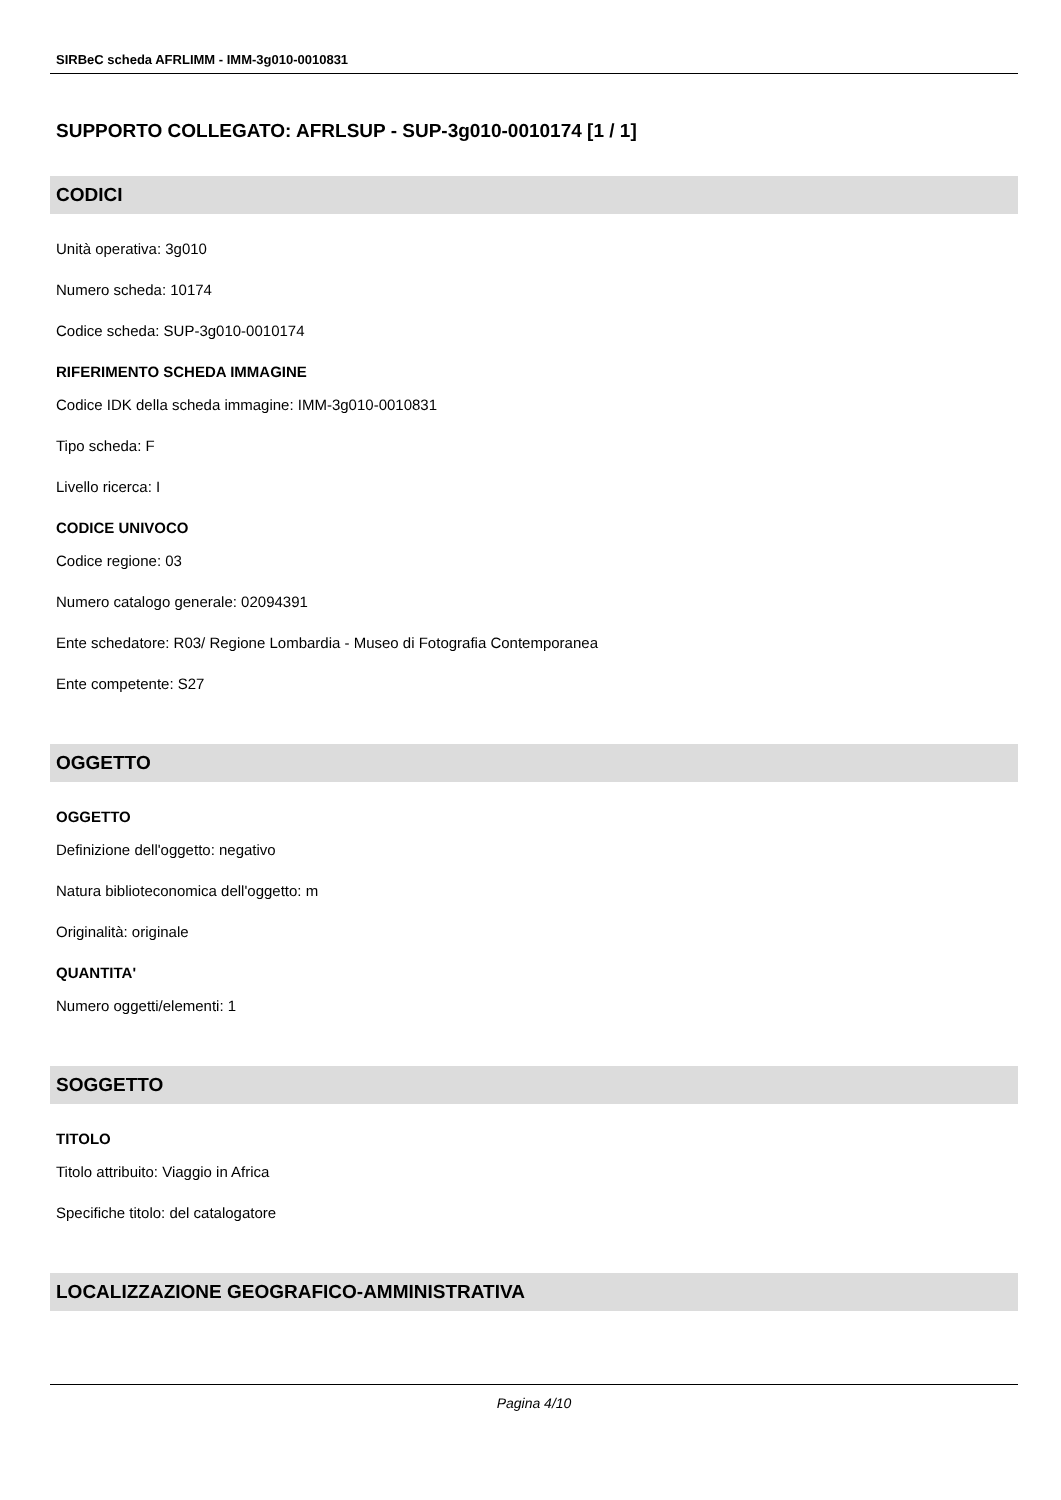SIRBeC scheda AFRLIMM - IMM-3g010-0010831
SUPPORTO COLLEGATO: AFRLSUP - SUP-3g010-0010174 [1 / 1]
CODICI
Unità operativa: 3g010
Numero scheda: 10174
Codice scheda: SUP-3g010-0010174
RIFERIMENTO SCHEDA IMMAGINE
Codice IDK della scheda immagine: IMM-3g010-0010831
Tipo scheda: F
Livello ricerca: I
CODICE UNIVOCO
Codice regione: 03
Numero catalogo generale: 02094391
Ente schedatore: R03/ Regione Lombardia - Museo di Fotografia Contemporanea
Ente competente: S27
OGGETTO
OGGETTO
Definizione dell'oggetto: negativo
Natura biblioteconomica dell'oggetto: m
Originalità: originale
QUANTITA'
Numero oggetti/elementi: 1
SOGGETTO
TITOLO
Titolo attribuito: Viaggio in Africa
Specifiche titolo: del catalogatore
LOCALIZZAZIONE GEOGRAFICO-AMMINISTRATIVA
Pagina 4/10